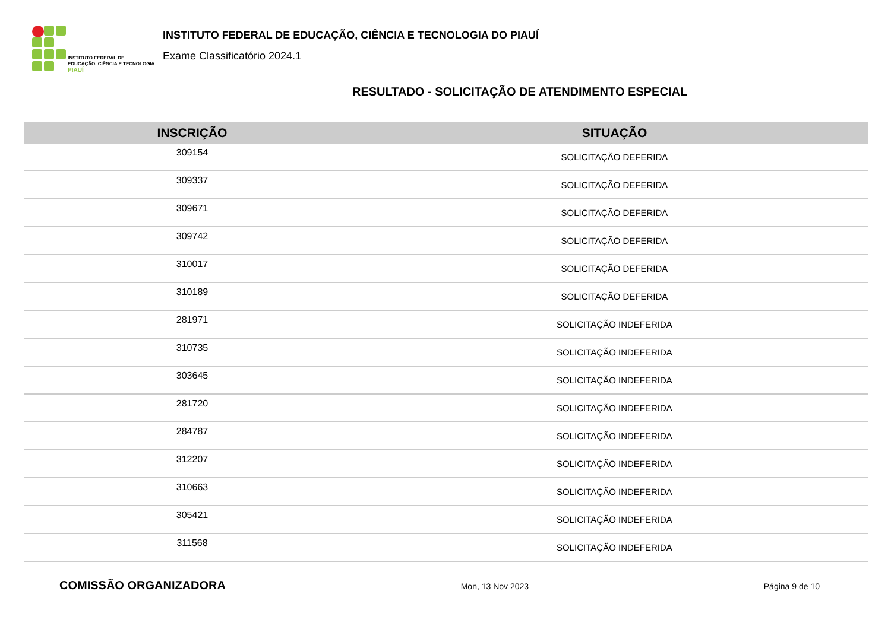INSTITUTO FEDERAL DE
EDUCAÇÃO, CIÊNCIA E TECNOLOGIA
PIAUÍ
INSTITUTO FEDERAL DE EDUCAÇÃO, CIÊNCIA E TECNOLOGIA DO PIAUÍ
Exame Classificatório 2024.1
RESULTADO - SOLICITAÇÃO DE ATENDIMENTO ESPECIAL
| INSCRIÇÃO | SITUAÇÃO |
| --- | --- |
| 309154 | SOLICITAÇÃO DEFERIDA |
| 309337 | SOLICITAÇÃO DEFERIDA |
| 309671 | SOLICITAÇÃO DEFERIDA |
| 309742 | SOLICITAÇÃO DEFERIDA |
| 310017 | SOLICITAÇÃO DEFERIDA |
| 310189 | SOLICITAÇÃO DEFERIDA |
| 281971 | SOLICITAÇÃO INDEFERIDA |
| 310735 | SOLICITAÇÃO INDEFERIDA |
| 303645 | SOLICITAÇÃO INDEFERIDA |
| 281720 | SOLICITAÇÃO INDEFERIDA |
| 284787 | SOLICITAÇÃO INDEFERIDA |
| 312207 | SOLICITAÇÃO INDEFERIDA |
| 310663 | SOLICITAÇÃO INDEFERIDA |
| 305421 | SOLICITAÇÃO INDEFERIDA |
| 311568 | SOLICITAÇÃO INDEFERIDA |
COMISSÃO ORGANIZADORA Mon, 13 Nov 2023 Página 9 de 10